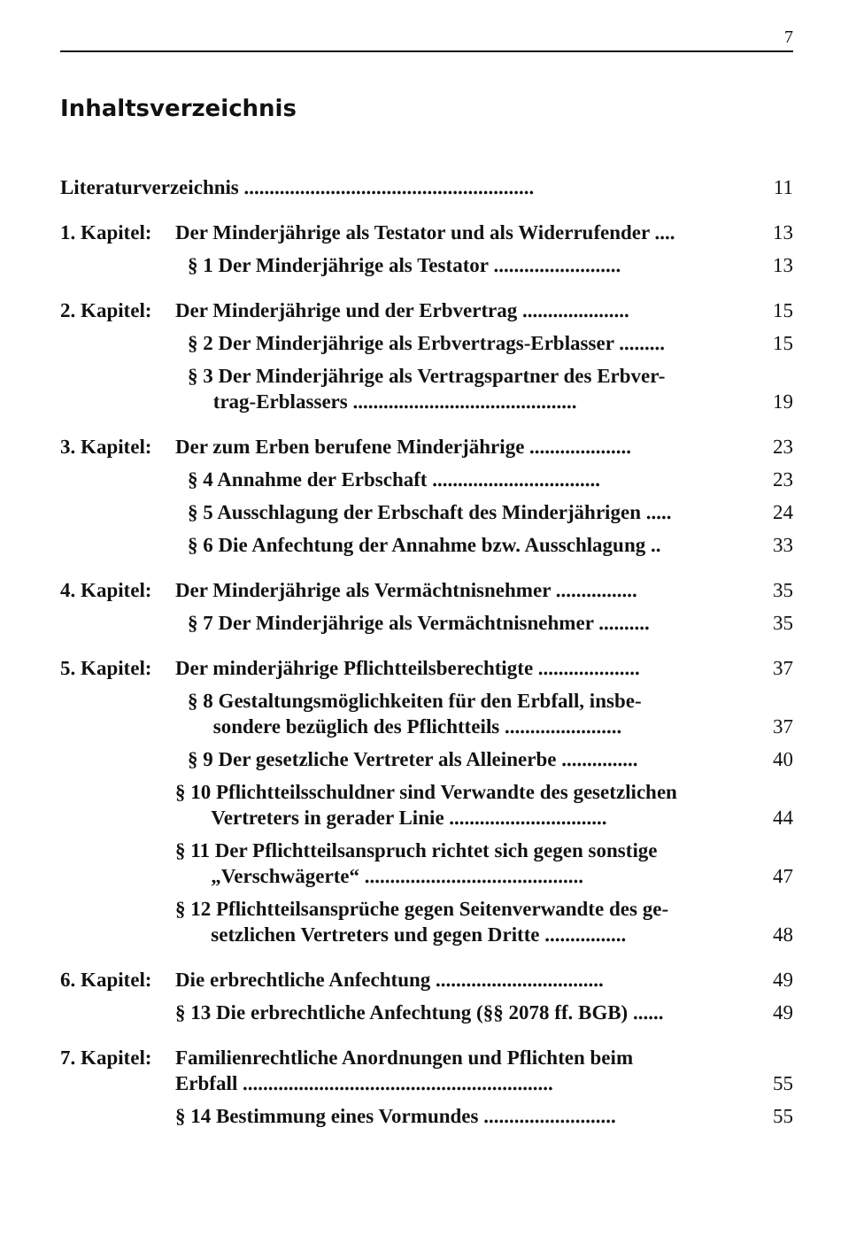7
Inhaltsverzeichnis
| Literaturverzeichnis ......................................................... | | 11 |
| 1. Kapitel: | Der Minderjährige als Testator und als Widerrufender .... | 13 |
| | § 1 Der Minderjährige als Testator ......................... | 13 |
| 2. Kapitel: | Der Minderjährige und der Erbvertrag ..................... | 15 |
| | § 2 Der Minderjährige als Erbvertrags-Erblasser ......... | 15 |
| | § 3 Der Minderjährige als Vertragspartner des Erbver- trag-Erblassers ............................................ | 19 |
| 3. Kapitel: | Der zum Erben berufene Minderjährige .................... | 23 |
| | § 4 Annahme der Erbschaft ................................. | 23 |
| | § 5 Ausschlagung der Erbschaft des Minderjährigen ..... | 24 |
| | § 6 Die Anfechtung der Annahme bzw. Ausschlagung .. | 33 |
| 4. Kapitel: | Der Minderjährige als Vermächtnisnehmer ................ | 35 |
| | § 7 Der Minderjährige als Vermächtnisnehmer .......... | 35 |
| 5. Kapitel: | Der minderjährige Pflichtteilsberechtigte .................... | 37 |
| | § 8 Gestaltungsmöglichkeiten für den Erbfall, insbe- sondere bezüglich des Pflichtteils ....................... | 37 |
| | § 9 Der gesetzliche Vertreter als Alleinerbe ............... | 40 |
| | § 10 Pflichtteilsschuldner sind Verwandte des gesetzlichen Vertreters in gerader Linie ............................... | 44 |
| | § 11 Der Pflichtteilsanspruch richtet sich gegen sonstige „Verschwägerte“ ........................................... | 47 |
| | § 12 Pflichtteilsansprüche gegen Seitenverwandte des ge- setzlichen Vertreters und gegen Dritte ................ | 48 |
| 6. Kapitel: | Die erbrechtliche Anfechtung ................................. | 49 |
| | § 13 Die erbrechtliche Anfechtung (§§ 2078 ff. BGB) ...... | 49 |
| 7. Kapitel: | Familienrechtliche Anordnungen und Pflichten beim Erbfall ............................................................. | 55 |
| | § 14 Bestimmung eines Vormundes .......................... | 55 |